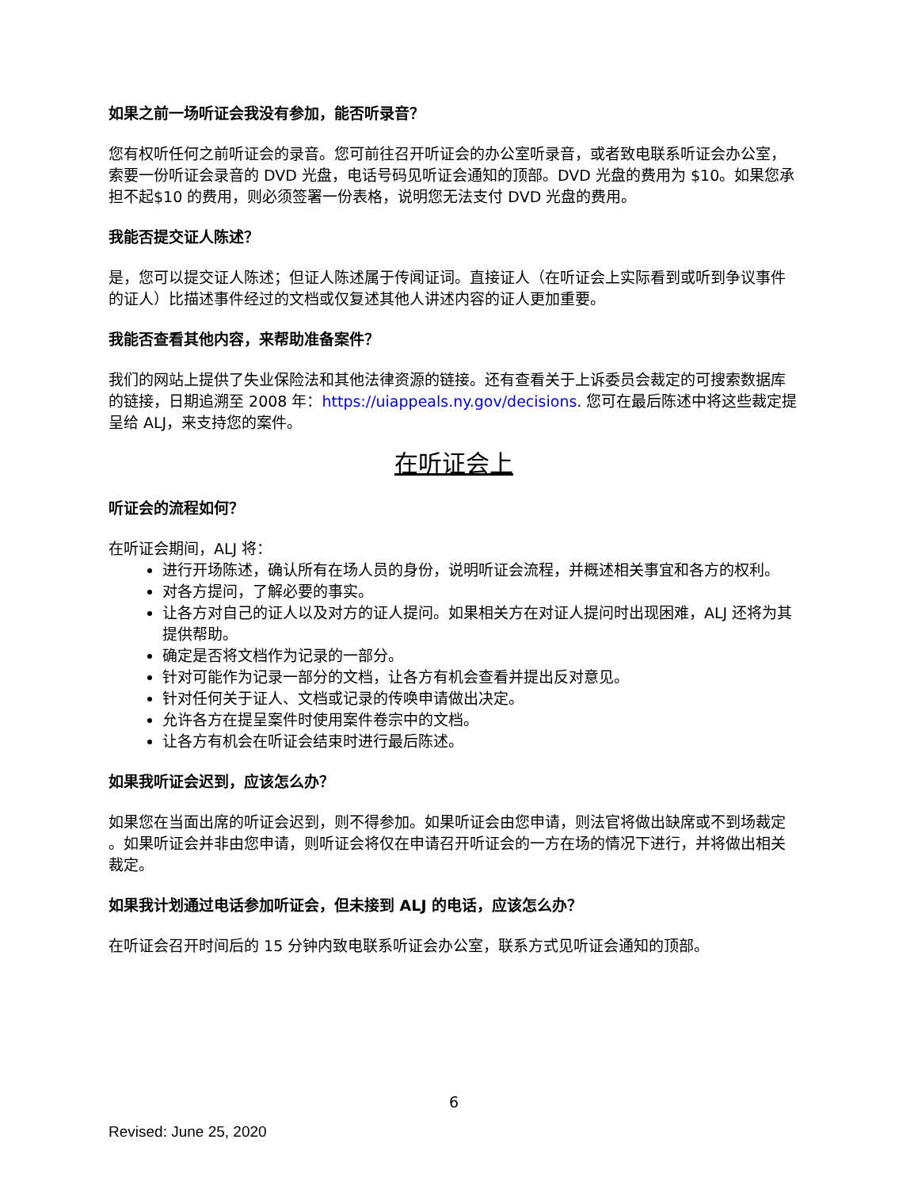如果之前一场听证会我没有参加，能否听录音？
您有权听任何之前听证会的录音。您可前往召开听证会的办公室听录音，或者致电联系听证会办公室，索要一份听证会录音的 DVD 光盘，电话号码见听证会通知的顶部。DVD 光盘的费用为 $10。如果您承担不起$10 的费用，则必须签署一份表格，说明您无法支付 DVD 光盘的费用。
我能否提交证人陈述？
是，您可以提交证人陈述；但证人陈述属于传闻证词。直接证人（在听证会上实际看到或听到争议事件的证人）比描述事件经过的文档或仅复述其他人讲述内容的证人更加重要。
我能否查看其他内容，来帮助准备案件？
我们的网站上提供了失业保险法和其他法律资源的链接。还有查看关于上诉委员会裁定的可搜索数据库的链接，日期追溯至 2008 年：https://uiappeals.ny.gov/decisions. 您可在最后陈述中将这些裁定提呈给 ALJ，来支持您的案件。
在听证会上
听证会的流程如何？
在听证会期间，ALJ 将：
进行开场陈述，确认所有在场人员的身份，说明听证会流程，并概述相关事宜和各方的权利。
对各方提问，了解必要的事实。
让各方对自己的证人以及对方的证人提问。如果相关方在对证人提问时出现困难，ALJ 还将为其提供帮助。
确定是否将文档作为记录的一部分。
针对可能作为记录一部分的文档，让各方有机会查看并提出反对意见。
针对任何关于证人、文档或记录的传唤申请做出决定。
允许各方在提呈案件时使用案件卷宗中的文档。
让各方有机会在听证会结束时进行最后陈述。
如果我听证会迟到，应该怎么办？
如果您在当面出席的听证会迟到，则不得参加。如果听证会由您申请，则法官将做出缺席或不到场裁定 。如果听证会并非由您申请，则听证会将仅在申请召开听证会的一方在场的情况下进行，并将做出相关裁定。
如果我计划通过电话参加听证会，但未接到 ALJ 的电话，应该怎么办？
在听证会召开时间后的 15 分钟内致电联系听证会办公室，联系方式见听证会通知的顶部。
6
Revised: June 25, 2020